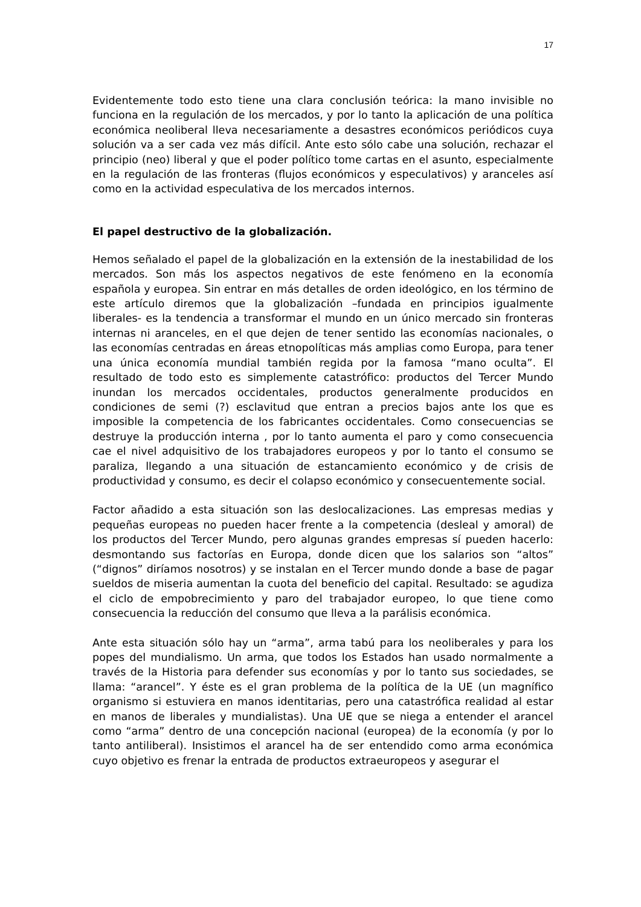17
Evidentemente todo esto tiene una clara conclusión teórica: la mano invisible no funciona en la regulación de los mercados, y por lo tanto la aplicación de una política económica neoliberal lleva necesariamente a desastres económicos periódicos cuya solución va a ser cada vez más difícil. Ante esto sólo cabe una solución, rechazar el principio (neo) liberal y que el poder político tome cartas en el asunto, especialmente en la regulación de las fronteras (flujos económicos y especulativos) y aranceles así como en la actividad especulativa de los mercados internos.
El papel destructivo de la globalización.
Hemos señalado el papel de la globalización en la extensión de la inestabilidad de los mercados. Son más los aspectos negativos de este fenómeno en la economía española y europea. Sin entrar en más detalles de orden ideológico, en los término de este artículo diremos que la globalización –fundada en principios igualmente liberales- es la tendencia a transformar el mundo en un único mercado sin fronteras internas ni aranceles, en el que dejen de tener sentido las economías nacionales, o las economías centradas en áreas etnopolíticas más amplias como Europa, para tener una única economía mundial también regida por la famosa “mano oculta”. El resultado de todo esto es simplemente catastrófico: productos del Tercer Mundo inundan los mercados occidentales, productos generalmente producidos en condiciones de semi (?) esclavitud que entran a precios bajos ante los que es imposible la competencia de los fabricantes occidentales. Como consecuencias se destruye la producción interna , por lo tanto aumenta el paro y como consecuencia cae el nivel adquisitivo de los trabajadores europeos y por lo tanto el consumo se paraliza, llegando a una situación de estancamiento económico y de crisis de productividad y consumo, es decir el colapso económico y consecuentemente social.
Factor añadido a esta situación son las deslocalizaciones. Las empresas medias y pequeñas europeas no pueden hacer frente a la competencia (desleal y amoral) de los productos del Tercer Mundo, pero algunas grandes empresas sí pueden hacerlo: desmontando sus factorías en Europa, donde dicen que los salarios son “altos” (“dignos” diríamos nosotros) y se instalan en el Tercer mundo donde a base de pagar sueldos de miseria aumentan la cuota del beneficio del capital. Resultado: se agudiza el ciclo de empobrecimiento y paro del trabajador europeo, lo que tiene como consecuencia la reducción del consumo que lleva a la parálisis económica.
Ante esta situación sólo hay un “arma”, arma tabú para los neoliberales y para los popes del mundialismo. Un arma, que todos los Estados han usado normalmente a través de la Historia para defender sus economías y por lo tanto sus sociedades, se llama: “arancel”. Y éste es el gran problema de la política de la UE (un magnífico organismo si estuviera en manos identitarias, pero una catastrófica realidad al estar en manos de liberales y mundialistas). Una UE que se niega a entender el arancel como “arma” dentro de una concepción nacional (europea) de la economía (y por lo tanto antiliberal). Insistimos el arancel ha de ser entendido como arma económica cuyo objetivo es frenar la entrada de productos extraeuropeos y asegurar el